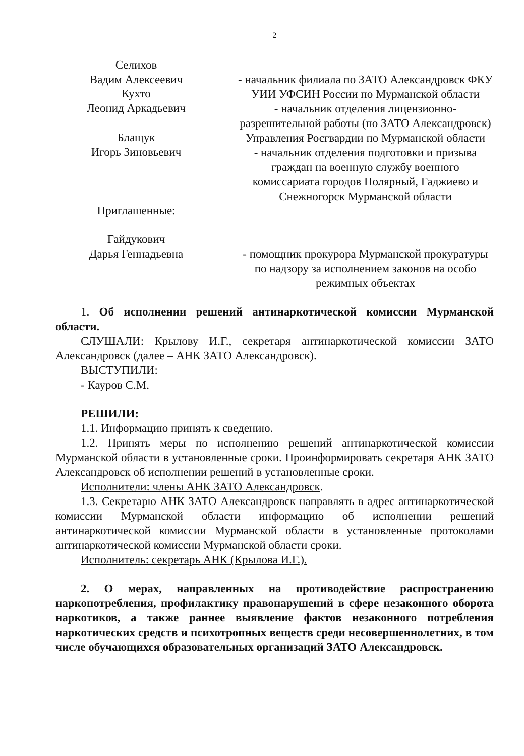2
Селихов
Вадим Алексеевич
- начальник филиала по ЗАТО Александровск ФКУ УИИ УФСИН России по Мурманской области
Кухто
Леонид Аркадьевич
- начальник отделения лицензионно-разрешительной работы (по ЗАТО Александровск) Управления Росгвардии по Мурманской области
Блащук
Игорь Зиновьевич
Приглашенные:
- начальник отделения подготовки и призыва граждан на военную службу военного комиссариата городов Полярный, Гаджиево и Снежногорск Мурманской области
Гайдукович
Дарья Геннадьевна
- помощник прокурора Мурманской прокуратуры по надзору за исполнением законов на особо режимных объектах
1. Об исполнении решений антинаркотической комиссии Мурманской области.
СЛУШАЛИ: Крылову И.Г., секретаря антинаркотической комиссии ЗАТО Александровск (далее – АНК ЗАТО Александровск).
ВЫСТУПИЛИ:
- Кауров С.М.
РЕШИЛИ:
1.1. Информацию принять к сведению.
1.2. Принять меры по исполнению решений антинаркотической комиссии Мурманской области в установленные сроки. Проинформировать секретаря АНК ЗАТО Александровск об исполнении решений в установленные сроки.
Исполнители: члены АНК ЗАТО Александровск.
1.3. Секретарю АНК ЗАТО Александровск направлять в адрес антинаркотической комиссии Мурманской области информацию об исполнении решений антинаркотической комиссии Мурманской области в установленные протоколами антинаркотической комиссии Мурманской области сроки.
Исполнитель: секретарь АНК (Крылова И.Г.).
2. О мерах, направленных на противодействие распространению наркопотребления, профилактику правонарушений в сфере незаконного оборота наркотиков, а также раннее выявление фактов незаконного потребления наркотических средств и психотропных веществ среди несовершеннолетних, в том числе обучающихся образовательных организаций ЗАТО Александровск.